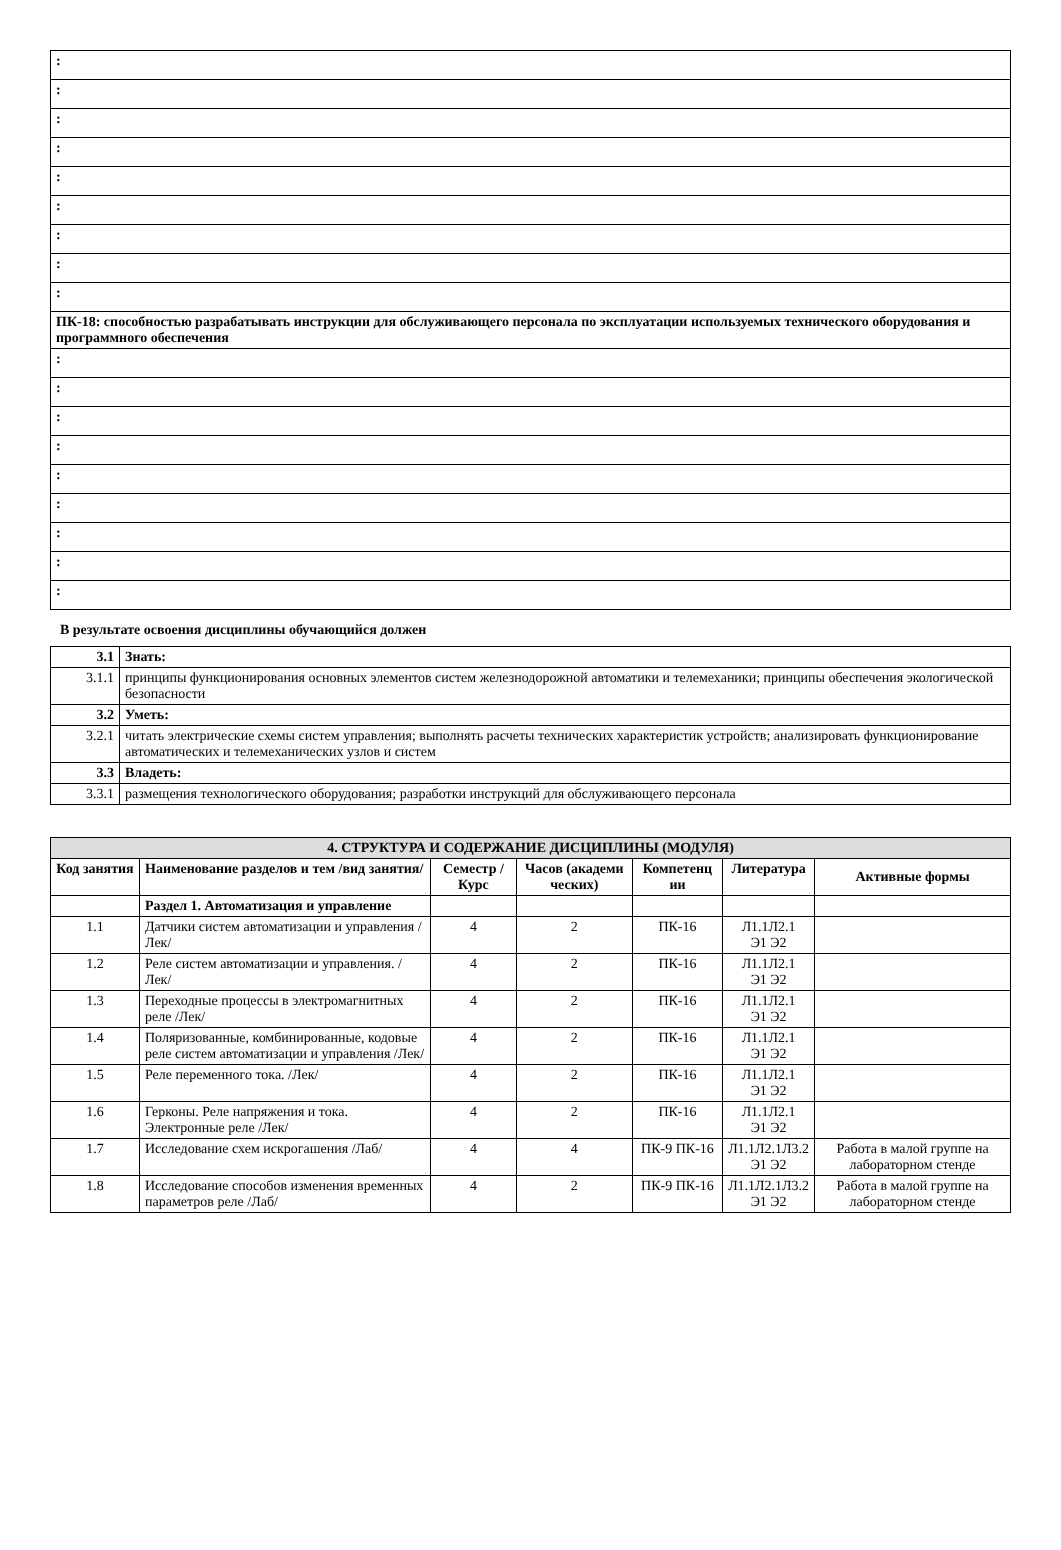| : |
| : |
| : |
| : |
| : |
| : |
| : |
| : |
| : |
| ПК-18: способностью разрабатывать инструкции для обслуживающего персонала по эксплуатации используемых технического оборудования и программного обеспечения |
| : |
| : |
| : |
| : |
| : |
| : |
| : |
| : |
| : |
В результате освоения дисциплины обучающийся должен
| 3.1 | Знать: |
| 3.1.1 | принципы функционирования основных элементов систем железнодорожной автоматики и телемеханики; принципы обеспечения экологической безопасности |
| 3.2 | Уметь: |
| 3.2.1 | читать электрические схемы систем управления; выполнять расчеты технических характеристик устройств; анализировать функционирование автоматических и телемеханических узлов и систем |
| 3.3 | Владеть: |
| 3.3.1 | размещения технологического оборудования; разработки инструкций для обслуживающего персонала |
| 4. СТРУКТУРА И СОДЕРЖАНИЕ ДИСЦИПЛИНЫ (МОДУЛЯ) | | | | | | |
| Код занятия | Наименование разделов и тем /вид занятия/ | Семестр / Курс | Часов (академи ческих) | Компетенц ии | Литература | Активные формы |
| | Раздел 1. Автоматизация и управление | | | | | |
| 1.1 | Датчики систем автоматизации и управления /Лек/ | 4 | 2 | ПК-16 | Л1.1Л2.1 Э1 Э2 | |
| 1.2 | Реле систем автоматизации и управления. /Лек/ | 4 | 2 | ПК-16 | Л1.1Л2.1 Э1 Э2 | |
| 1.3 | Переходные процессы в электромагнитных реле /Лек/ | 4 | 2 | ПК-16 | Л1.1Л2.1 Э1 Э2 | |
| 1.4 | Поляризованные, комбинированные, кодовые реле систем автоматизации и управления /Лек/ | 4 | 2 | ПК-16 | Л1.1Л2.1 Э1 Э2 | |
| 1.5 | Реле переменного тока. /Лек/ | 4 | 2 | ПК-16 | Л1.1Л2.1 Э1 Э2 | |
| 1.6 | Герконы. Реле напряжения и тока. Электронные реле /Лек/ | 4 | 2 | ПК-16 | Л1.1Л2.1 Э1 Э2 | |
| 1.7 | Исследование схем искрогашения /Лаб/ | 4 | 4 | ПК-9 ПК-16 | Л1.1Л2.1Л3.2 Э1 Э2 | Работа в малой группе на лабораторном стенде |
| 1.8 | Исследование способов изменения временных параметров реле /Лаб/ | 4 | 2 | ПК-9 ПК-16 | Л1.1Л2.1Л3.2 Э1 Э2 | Работа в малой группе на лабораторном стенде |